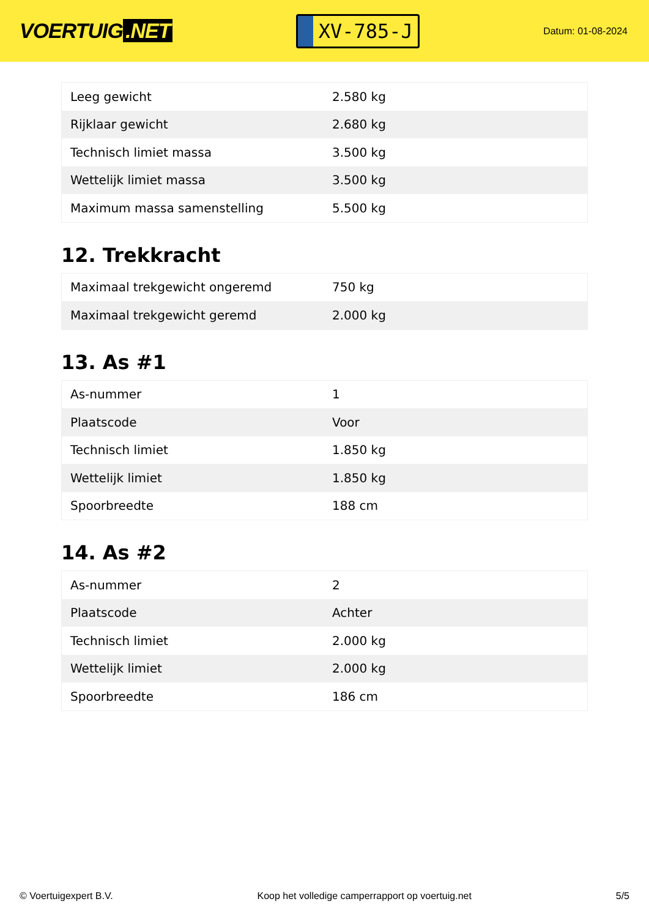VOERTUIG.NET
XV-785-J
Datum: 01-08-2024
| Leeg gewicht | 2.580 kg |
| Rijklaar gewicht | 2.680 kg |
| Technisch limiet massa | 3.500 kg |
| Wettelijk limiet massa | 3.500 kg |
| Maximum massa samenstelling | 5.500 kg |
12. Trekkracht
| Maximaal trekgewicht ongeremd | 750 kg |
| Maximaal trekgewicht geremd | 2.000 kg |
13. As #1
| As-nummer | 1 |
| Plaatscode | Voor |
| Technisch limiet | 1.850 kg |
| Wettelijk limiet | 1.850 kg |
| Spoorbreedte | 188 cm |
14. As #2
| As-nummer | 2 |
| Plaatscode | Achter |
| Technisch limiet | 2.000 kg |
| Wettelijk limiet | 2.000 kg |
| Spoorbreedte | 186 cm |
© Voertuigexpert B.V. Koop het volledige camperrapport op voertuig.net 5/5